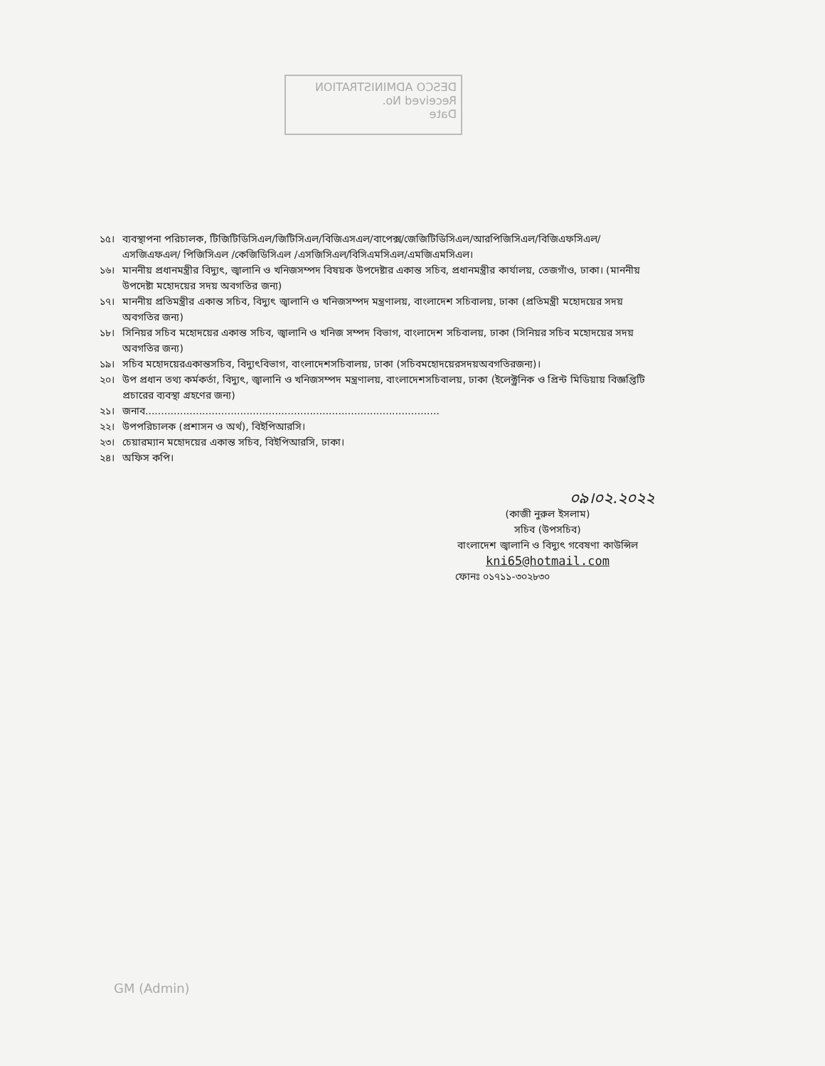DESCO ADMINISTRATION
Received No.
Date
১৫। ব্যবস্থাপনা পরিচালক, টিজিটিডিসিএল/জিটিসিএল/বিজিএসএল/বাপেক্স/জেজিটিডিসিএল/আরপিজিসিএল/বিজিএফসিএল/ এসজিএফএল/ পিজিসিএল /কেজিডিসিএল /এসজিসিএল/বিসিএমসিএল/এমজিএমসিএল।
১৬। মাননীয় প্রধানমন্ত্রীর বিদ্যুৎ, জ্বালানি ও খনিজসম্পদ বিষয়ক উপদেষ্টার একান্ত সচিব, প্রধানমন্ত্রীর কার্যালয়, তেজগাঁও, ঢাকা। (মাননীয় উপদেষ্টা মহোদয়ের সদয় অবগতির জন্য)
১৭। মাননীয় প্রতিমন্ত্রীর একান্ত সচিব, বিদ্যুৎ জ্বালানি ও খনিজসম্পদ মন্ত্রণালয়, বাংলাদেশ সচিবালয়, ঢাকা (প্রতিমন্ত্রী মহোদয়ের সদয় অবগতির জন্য)
১৮। সিনিয়র সচিব মহোদয়ের একান্ত সচিব, জ্বালানি ও খনিজ সম্পদ বিভাগ, বাংলাদেশ সচিবালয়, ঢাকা (সিনিয়র সচিব মহোদয়ের সদয় অবগতির জন্য)
১৯। সচিব মহোদয়েরএকান্তসচিব, বিদ্যুৎবিভাগ, বাংলাদেশসচিবালয়, ঢাকা (সচিবমহোদয়েরসদয়অবগতিরজন্য)।
২০। উপ প্রধান তথ্য কর্মকর্তা, বিদ্যুৎ, জ্বালানি ও খনিজসম্পদ মন্ত্রণালয়, বাংলাদেশসচিবালয়, ঢাকা (ইলেক্ট্রনিক ও প্রিন্ট মিডিয়ায় বিজ্ঞপ্তিটি প্রচারের ব্যবস্থা গ্রহণের জন্য)
২১। জনাব.............................................................................................
২২। উপপরিচালক (প্রশাসন ও অর্থ), বিইপিআরসি।
২৩। চেয়ারম্যান মহোদয়ের একান্ত সচিব, বিইপিআরসি, ঢাকা।
২৪। অফিস কপি।
০৯।০২.২০২২
(কাজী নুরুল ইসলাম)
সচিব (উপসচিব)
বাংলাদেশ জ্বালানি ও বিদ্যুৎ গবেষণা কাউন্সিল
kni65@hotmail.com
ফোনঃ ০১৭১১-৩০২৮৩০
GM (Admin)